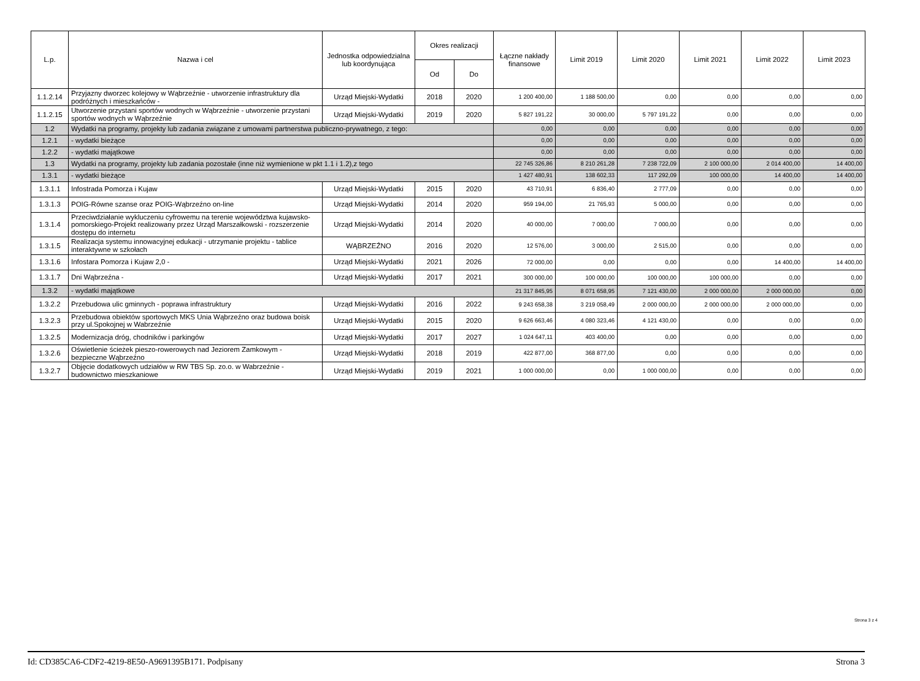| L.p. | Nazwa i cel | Jednostka odpowiedzialna lub koordynująca | Okres realizacji | | Łączne nakłady finansowe | Limit 2019 | Limit 2020 | Limit 2021 | Limit 2022 | Limit 2023 |
| --- | --- | --- | --- | --- | --- | --- | --- | --- | --- | --- |
| | | | Od | Do | | | | | | |
| 1.1.2.14 | Przyjazny dworzec kolejowy w Wąbrzeźnie - utworzenie infrastruktury dla podróżnych i mieszkańców - | Urząd Miejski-Wydatki | 2018 | 2020 | 1 200 400,00 | 1 188 500,00 | 0,00 | 0,00 | 0,00 | 0,00 |
| 1.1.2.15 | Utworzenie przystani sportów wodnych w Wąbrzeźnie - utworzenie przystani sportów wodnych w Wąbrzeźnie | Urząd Miejski-Wydatki | 2019 | 2020 | 5 827 191,22 | 30 000,00 | 5 797 191,22 | 0,00 | 0,00 | 0,00 |
| 1.2 | Wydatki na programy, projekty lub zadania związane z umowami partnerstwa publiczno-prywatnego, z tego: | | | | 0,00 | 0,00 | 0,00 | 0,00 | 0,00 | 0,00 |
| 1.2.1 | - wydatki bieżące | | | | 0,00 | 0,00 | 0,00 | 0,00 | 0,00 | 0,00 |
| 1.2.2 | - wydatki majątkowe | | | | 0,00 | 0,00 | 0,00 | 0,00 | 0,00 | 0,00 |
| 1.3 | Wydatki na programy, projekty lub zadania pozostałe (inne niż wymienione w pkt 1.1 i 1.2),z tego | | | | 22 745 326,86 | 8 210 261,28 | 7 238 722,09 | 2 100 000,00 | 2 014 400,00 | 14 400,00 |
| 1.3.1 | - wydatki bieżące | | | | 1 427 480,91 | 138 602,33 | 117 292,09 | 100 000,00 | 14 400,00 | 14 400,00 |
| 1.3.1.1 | Infostrada Pomorza i Kujaw | Urząd Miejski-Wydatki | 2015 | 2020 | 43 710,91 | 6 836,40 | 2 777,09 | 0,00 | 0,00 | 0,00 |
| 1.3.1.3 | POIG-Równe szanse oraz POIG-Wąbrzeźno on-line | Urząd Miejski-Wydatki | 2014 | 2020 | 959 194,00 | 21 765,93 | 5 000,00 | 0,00 | 0,00 | 0,00 |
| 1.3.1.4 | Przeciwdziałanie wykluczeniu cyfrowemu na terenie województwa kujawsko-pomorskiego-Projekt realizowany przez Urząd Marszałkowski - rozszerzenie dostępu do internetu | Urząd Miejski-Wydatki | 2014 | 2020 | 40 000,00 | 7 000,00 | 7 000,00 | 0,00 | 0,00 | 0,00 |
| 1.3.1.5 | Realizacja systemu innowacyjnej edukacji - utrzymanie projektu - tablice interaktywne w szkołach | WĄBRZEŹNO | 2016 | 2020 | 12 576,00 | 3 000,00 | 2 515,00 | 0,00 | 0,00 | 0,00 |
| 1.3.1.6 | Infostara Pomorza i Kujaw 2,0 - | Urząd Miejski-Wydatki | 2021 | 2026 | 72 000,00 | 0,00 | 0,00 | 0,00 | 14 400,00 | 14 400,00 |
| 1.3.1.7 | Dni Wąbrzeźna - | Urząd Miejski-Wydatki | 2017 | 2021 | 300 000,00 | 100 000,00 | 100 000,00 | 100 000,00 | 0,00 | 0,00 |
| 1.3.2 | - wydatki majątkowe | | | | 21 317 845,95 | 8 071 658,95 | 7 121 430,00 | 2 000 000,00 | 2 000 000,00 | 0,00 |
| 1.3.2.2 | Przebudowa ulic gminnych - poprawa infrastruktury | Urząd Miejski-Wydatki | 2016 | 2022 | 9 243 658,38 | 3 219 058,49 | 2 000 000,00 | 2 000 000,00 | 2 000 000,00 | 0,00 |
| 1.3.2.3 | Przebudowa obiektów sportowych MKS Unia Wąbrzeźno oraz budowa boisk przy ul.Spokojnej w Wabrzeźnie | Urząd Miejski-Wydatki | 2015 | 2020 | 9 626 663,46 | 4 080 323,46 | 4 121 430,00 | 0,00 | 0,00 | 0,00 |
| 1.3.2.5 | Modernizacja dróg, chodników i parkingów | Urząd Miejski-Wydatki | 2017 | 2027 | 1 024 647,11 | 403 400,00 | 0,00 | 0,00 | 0,00 | 0,00 |
| 1.3.2.6 | Oświetlenie ścieżek pieszo-rowerowych nad Jeziorem Zamkowym - bezpieczne Wąbrzeźno | Urząd Miejski-Wydatki | 2018 | 2019 | 422 877,00 | 368 877,00 | 0,00 | 0,00 | 0,00 | 0,00 |
| 1.3.2.7 | Objęcie dodatkowych udziałów w RW TBS Sp. zo.o. w Wabrzeźnie - budownictwo mieszkaniowe | Urząd Miejski-Wydatki | 2019 | 2021 | 1 000 000,00 | 0,00 | 1 000 000,00 | 0,00 | 0,00 | 0,00 |
Strona 3 z 4
Id: CD385CA6-CDF2-4219-8E50-A9691395B171. Podpisany Strona 3